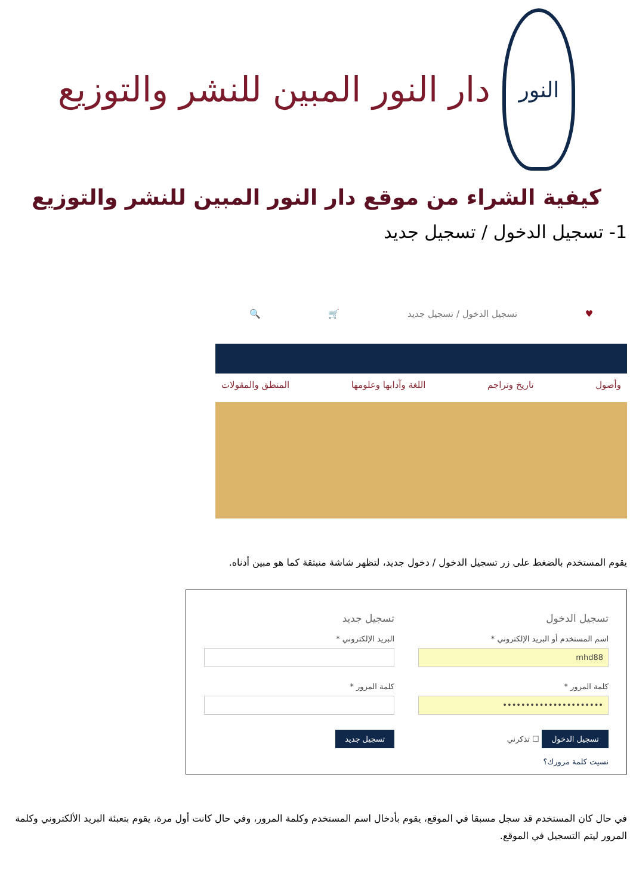النور
دار النور المبين للنشر والتوزيع
كيفية الشراء من موقع دار النور المبين للنشر والتوزيع
1- تسجيل الدخول / تسجيل جديد
♥ تسجيل الدخول / تسجيل جديد 🛒 🔍
وأصول تاريخ وتراجم اللغة وآدابها وعلومها المنطق والمقولات
يقوم المستخدم بالضغط على زر تسجيل الدخول / دخول جديد، لتظهر شاشة منبثقة كما هو مبين أدناه.
تسجيل الدخول
اسم المستخدم أو البريد الإلكتروني *
mhd88
كلمة المرور *
••••••••••••••••••••••
تسجيل الدخول ☐ تذكرني
نسيت كلمة مرورك؟
تسجيل جديد
البريد الإلكتروني *
كلمة المرور *
تسجيل جديد
في حال كان المستخدم قد سجل مسبقا في الموقع، يقوم بأدخال اسم المستخدم وكلمة المرور، وفي حال كانت أول مرة، يقوم بتعبئة البريد الألكتروني وكلمة المرور ليتم التسجيل في الموقع.